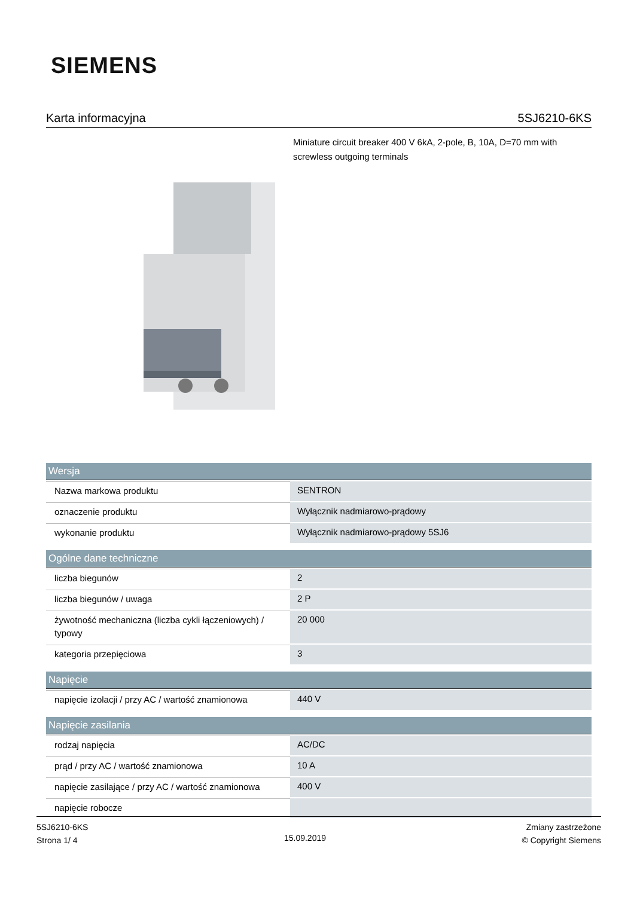SIEMENS
Karta informacyjna 5SJ6210-6KS
Miniature circuit breaker 400 V 6kA, 2-pole, B, 10A, D=70 mm with screwless outgoing terminals
| Wersja | |
| --- | --- |
| Nazwa markowa produktu | SENTRON |
| oznaczenie produktu | Wyłącznik nadmiarowo-prądowy |
| wykonanie produktu | Wyłącznik nadmiarowo-prądowy 5SJ6 |
| Ogólne dane techniczne | |
| liczba biegunów | 2 |
| liczba biegunów / uwaga | 2 P |
| żywotność mechaniczna (liczba cykli łączeniowych) / typowy | 20 000 |
| kategoria przepięciowa | 3 |
| Napięcie | |
| napięcie izolacji / przy AC / wartość znamionowa | 440 V |
| Napięcie zasilania | |
| rodzaj napięcia | AC/DC |
| prąd / przy AC / wartość znamionowa | 10 A |
| napięcie zasilające / przy AC / wartość znamionowa | 400 V |
| napięcie robocze | |
5SJ6210-6KS
Strona 1/ 4
15.09.2019
Zmiany zastrzeżone
© Copyright Siemens